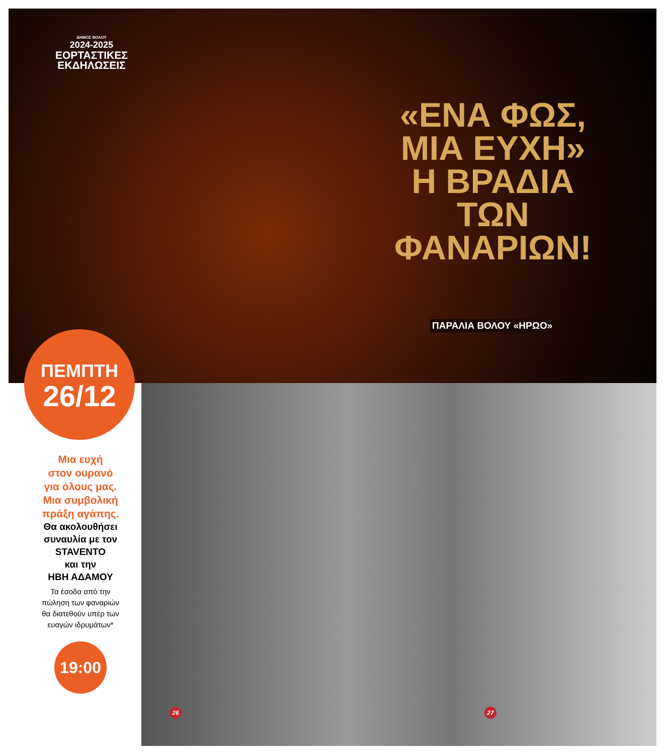ΔΗΜΟΣ ΒΟΛΟΥ
2024-2025
ΕΟΡΤΑΣΤΙΚΕΣ
ΕΚΔΗΛΩΣΕΙΣ
«ΕΝΑ ΦΩΣ,
ΜΙΑ ΕΥΧΗ»
Η ΒΡΑΔΙΑ ΤΩΝ
ΦΑΝΑΡΙΩΝ!
ΠΑΡΑΛΙΑ ΒΟΛΟΥ «ΗΡΩΟ»
ΠΕΜΠΤΗ
26/12
Μια ευχή
στον ουρανό
για όλους μας.
Μια συμβολική
πράξη αγάπης.
Θα ακολουθήσει
συναυλία με τον
STAVENTO
και την
ΗΒΗ ΑΔΑΜΟΥ
Τα έσοδα από την
πώληση των φαναριών
θα διατεθούν υπέρ των
ευαγών ιδρυμάτων*
19:00
26 27